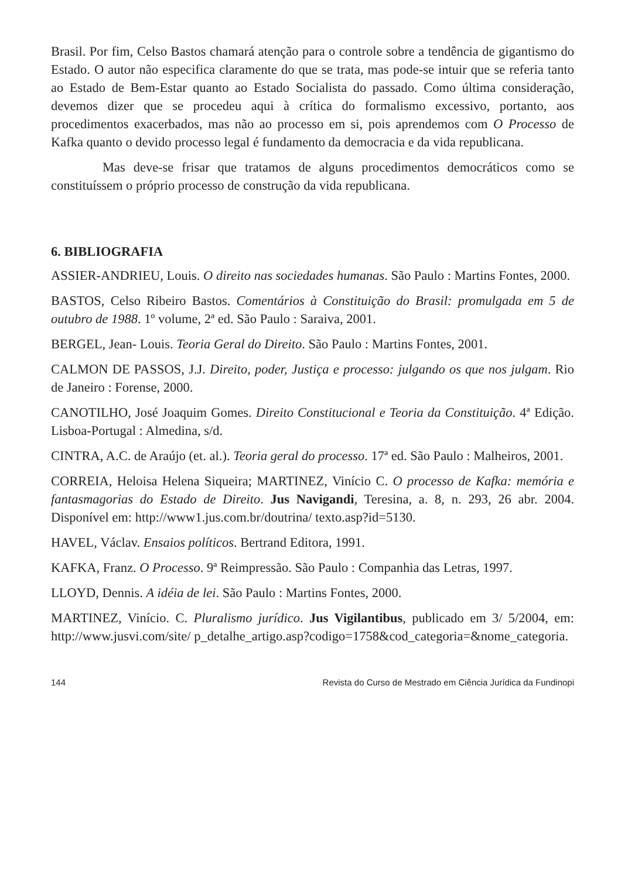Brasil. Por fim, Celso Bastos chamará atenção para o controle sobre a tendência de gigantismo do Estado. O autor não especifica claramente do que se trata, mas pode-se intuir que se referia tanto ao Estado de Bem-Estar quanto ao Estado Socialista do passado. Como última consideração, devemos dizer que se procedeu aqui à crítica do formalismo excessivo, portanto, aos procedimentos exacerbados, mas não ao processo em si, pois aprendemos com O Processo de Kafka quanto o devido processo legal é fundamento da democracia e da vida republicana.
Mas deve-se frisar que tratamos de alguns procedimentos democráticos como se constituíssem o próprio processo de construção da vida republicana.
6. BIBLIOGRAFIA
ASSIER-ANDRIEU, Louis. O direito nas sociedades humanas. São Paulo : Martins Fontes, 2000.
BASTOS, Celso Ribeiro Bastos. Comentários à Constituição do Brasil: promulgada em 5 de outubro de 1988. 1º volume, 2ª ed. São Paulo : Saraiva, 2001.
BERGEL, Jean- Louis. Teoria Geral do Direito. São Paulo : Martins Fontes, 2001.
CALMON DE PASSOS, J.J. Direito, poder, Justiça e processo: julgando os que nos julgam. Rio de Janeiro : Forense, 2000.
CANOTILHO, José Joaquim Gomes. Direito Constitucional e Teoria da Constituição. 4ª Edição. Lisboa-Portugal : Almedina, s/d.
CINTRA, A.C. de Araújo (et. al.). Teoria geral do processo. 17ª ed. São Paulo : Malheiros, 2001.
CORREIA, Heloisa Helena Siqueira; MARTINEZ, Vinício C. O processo de Kafka: memória e fantasmagorias do Estado de Direito. Jus Navigandi, Teresina, a. 8, n. 293, 26 abr. 2004. Disponível em: http://www1.jus.com.br/doutrina/ texto.asp?id=5130.
HAVEL, Václav. Ensaios políticos. Bertrand Editora, 1991.
KAFKA, Franz. O Processo. 9ª Reimpressão. São Paulo : Companhia das Letras, 1997.
LLOYD, Dennis. A idéia de lei. São Paulo : Martins Fontes, 2000.
MARTINEZ, Vinício. C. Pluralismo jurídico. Jus Vigilantibus, publicado em 3/ 5/2004, em: http://www.jusvi.com/site/ p_detalhe_artigo.asp?codigo=1758&cod_categoria=&nome_categoria.
144 Revista do Curso de Mestrado em Ciência Jurídica da Fundinopi